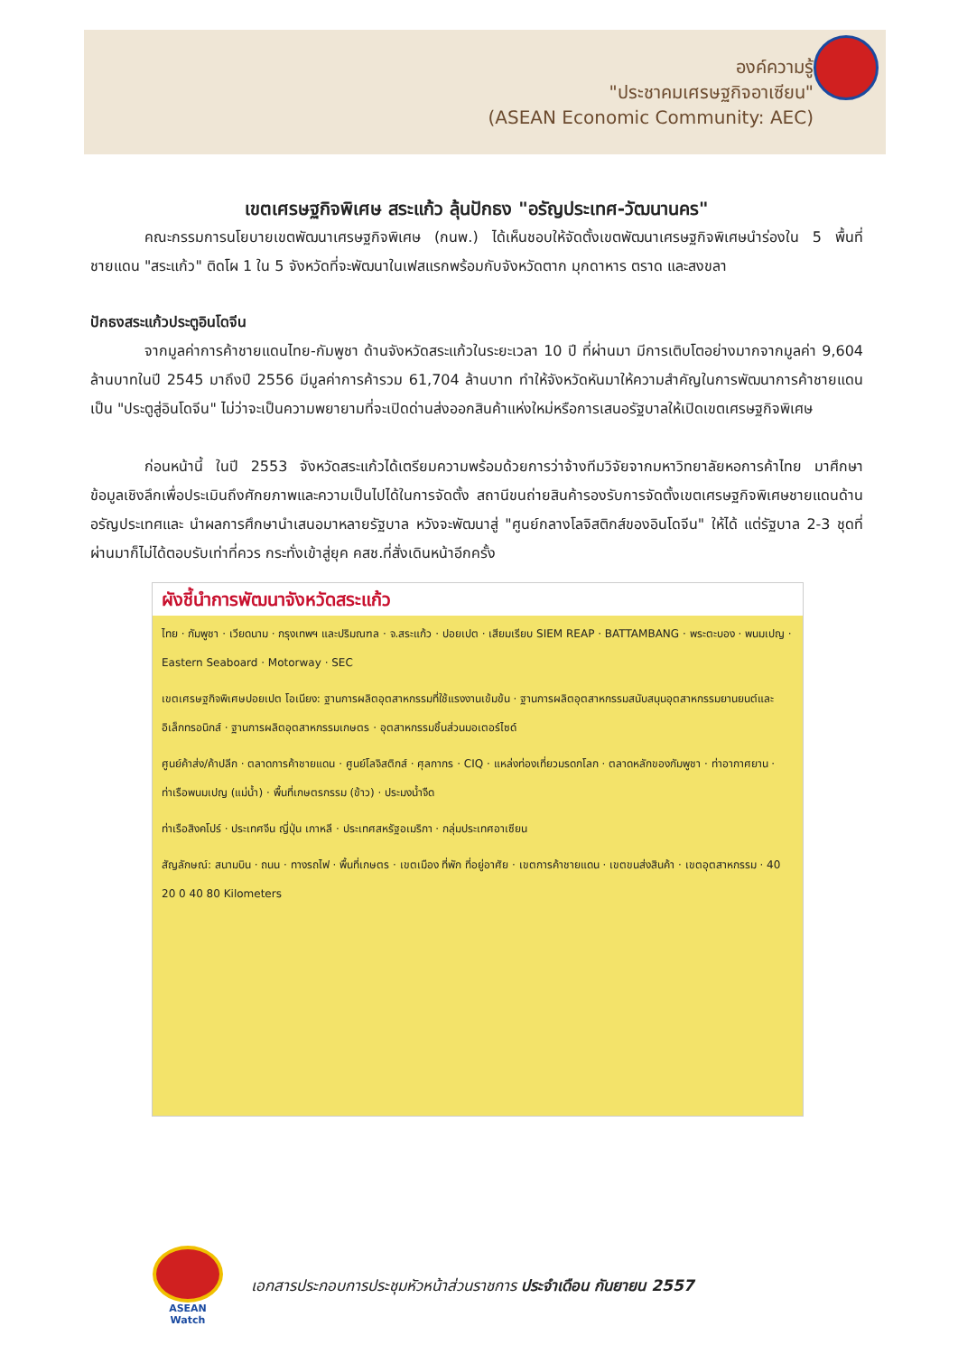องค์ความรู้
"ประชาคมเศรษฐกิจอาเซียน"
(ASEAN Economic Community: AEC)
เขตเศรษฐกิจพิเศษ สระแก้ว ลุ้นปักธง "อรัญประเทศ-วัฒนานคร"
คณะกรรมการนโยบายเขตพัฒนาเศรษฐกิจพิเศษ (กนพ.) ได้เห็นชอบให้จัดตั้งเขตพัฒนาเศรษฐกิจพิเศษนำร่องใน 5 พื้นที่ชายแดน "สระแก้ว" ติดโผ 1 ใน 5 จังหวัดที่จะพัฒนาในเฟสแรกพร้อมกับจังหวัดตาก มุกดาหาร ตราด และสงขลา
ปักธงสระแก้วประตูอินโดจีน
จากมูลค่าการค้าชายแดนไทย-กัมพูชา ด้านจังหวัดสระแก้วในระยะเวลา 10 ปี ที่ผ่านมา มีการเติบโตอย่างมากจากมูลค่า 9,604 ล้านบาทในปี 2545 มาถึงปี 2556 มีมูลค่าการค้ารวม 61,704 ล้านบาท ทำให้จังหวัดหันมาให้ความสำคัญในการพัฒนาการค้าชายแดนเป็น "ประตูสู่อินโดจีน" ไม่ว่าจะเป็นความพยายามที่จะเปิดด่านส่งออกสินค้าแห่งใหม่หรือการเสนอรัฐบาลให้เปิดเขตเศรษฐกิจพิเศษ
ก่อนหน้านี้ ในปี 2553 จังหวัดสระแก้วได้เตรียมความพร้อมด้วยการว่าจ้างทีมวิจัยจากมหาวิทยาลัยหอการค้าไทย มาศึกษาข้อมูลเชิงลึกเพื่อประเมินถึงศักยภาพและความเป็นไปได้ในการจัดตั้ง สถานีขนถ่ายสินค้ารองรับการจัดตั้งเขตเศรษฐกิจพิเศษชายแดนด้านอรัญประเทศและ นำผลการศึกษานำเสนอมาหลายรัฐบาล หวังจะพัฒนาสู่ "ศูนย์กลางโลจิสติกส์ของอินโดจีน" ให้ได้ แต่รัฐบาล 2-3 ชุดที่ผ่านมาก็ไม่ได้ตอบรับเท่าที่ควร กระทั่งเข้าสู่ยุค คสช.ที่สั่งเดินหน้าอีกครั้ง
ผังชี้นำการพัฒนาจังหวัดสระแก้ว
ไทย · กัมพูชา · เวียดนาม · กรุงเทพฯ และปริมณฑล · จ.สระแก้ว · ปอยเปต · เสียมเรียบ SIEM REAP · BATTAMBANG · พระตะบอง · พนมเปญ · Eastern Seaboard · Motorway · SEC
เขตเศรษฐกิจพิเศษปอยเปต โอเนียง: ฐานการผลิตอุตสาหกรรมที่ใช้แรงงานเข้มข้น · ฐานการผลิตอุตสาหกรรมสนับสนุนอุตสาหกรรมยานยนต์และอิเล็กทรอนิกส์ · ฐานการผลิตอุตสาหกรรมเกษตร · อุตสาหกรรมชิ้นส่วนมอเตอร์ไซด์
ศูนย์ค้าส่ง/ค้าปลีก · ตลาดการค้าชายแดน · ศูนย์โลจิสติกส์ · ศุลกากร · CIQ · แหล่งท่องเที่ยวมรดกโลก · ตลาดหลักของกัมพูชา · ท่าอากาศยาน · ท่าเรือพนมเปญ (แม่น้ำ) · พื้นที่เกษตรกรรม (ข้าว) · ประมงน้ำจืด
ท่าเรือสิงคโปร์ · ประเทศจีน ญี่ปุ่น เกาหลี · ประเทศสหรัฐอเมริกา · กลุ่มประเทศอาเซียน
สัญลักษณ์: สนามบิน · ถนน · ทางรถไฟ · พื้นที่เกษตร · เขตเมือง ที่พัก ที่อยู่อาศัย · เขตการค้าชายแดน · เขตขนส่งสินค้า · เขตอุตสาหกรรม · 40 20 0 40 80 Kilometers
ASEAN Watch
เอกสารประกอบการประชุมหัวหน้าส่วนราชการ ประจำเดือน กันยายน 2557